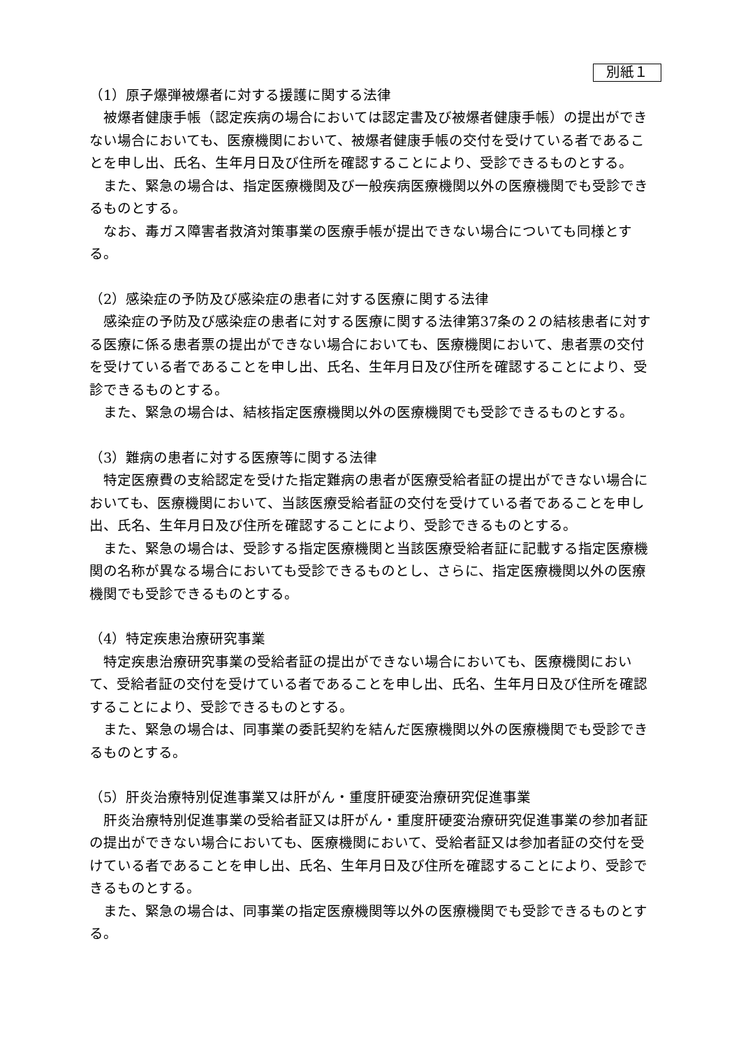別紙１
（1）原子爆弾被爆者に対する援護に関する法律
被爆者健康手帳（認定疾病の場合においては認定書及び被爆者健康手帳）の提出ができない場合においても、医療機関において、被爆者健康手帳の交付を受けている者であることを申し出、氏名、生年月日及び住所を確認することにより、受診できるものとする。
また、緊急の場合は、指定医療機関及び一般疾病医療機関以外の医療機関でも受診できるものとする。
なお、毒ガス障害者救済対策事業の医療手帳が提出できない場合についても同様とする。
（2）感染症の予防及び感染症の患者に対する医療に関する法律
感染症の予防及び感染症の患者に対する医療に関する法律第37条の２の結核患者に対する医療に係る患者票の提出ができない場合においても、医療機関において、患者票の交付を受けている者であることを申し出、氏名、生年月日及び住所を確認することにより、受診できるものとする。
また、緊急の場合は、結核指定医療機関以外の医療機関でも受診できるものとする。
（3）難病の患者に対する医療等に関する法律
特定医療費の支給認定を受けた指定難病の患者が医療受給者証の提出ができない場合においても、医療機関において、当該医療受給者証の交付を受けている者であることを申し出、氏名、生年月日及び住所を確認することにより、受診できるものとする。
また、緊急の場合は、受診する指定医療機関と当該医療受給者証に記載する指定医療機関の名称が異なる場合においても受診できるものとし、さらに、指定医療機関以外の医療機関でも受診できるものとする。
（4）特定疾患治療研究事業
特定疾患治療研究事業の受給者証の提出ができない場合においても、医療機関において、受給者証の交付を受けている者であることを申し出、氏名、生年月日及び住所を確認することにより、受診できるものとする。
また、緊急の場合は、同事業の委託契約を結んだ医療機関以外の医療機関でも受診できるものとする。
（5）肝炎治療特別促進事業又は肝がん・重度肝硬変治療研究促進事業
肝炎治療特別促進事業の受給者証又は肝がん・重度肝硬変治療研究促進事業の参加者証の提出ができない場合においても、医療機関において、受給者証又は参加者証の交付を受けている者であることを申し出、氏名、生年月日及び住所を確認することにより、受診できるものとする。
また、緊急の場合は、同事業の指定医療機関等以外の医療機関でも受診できるものとする。